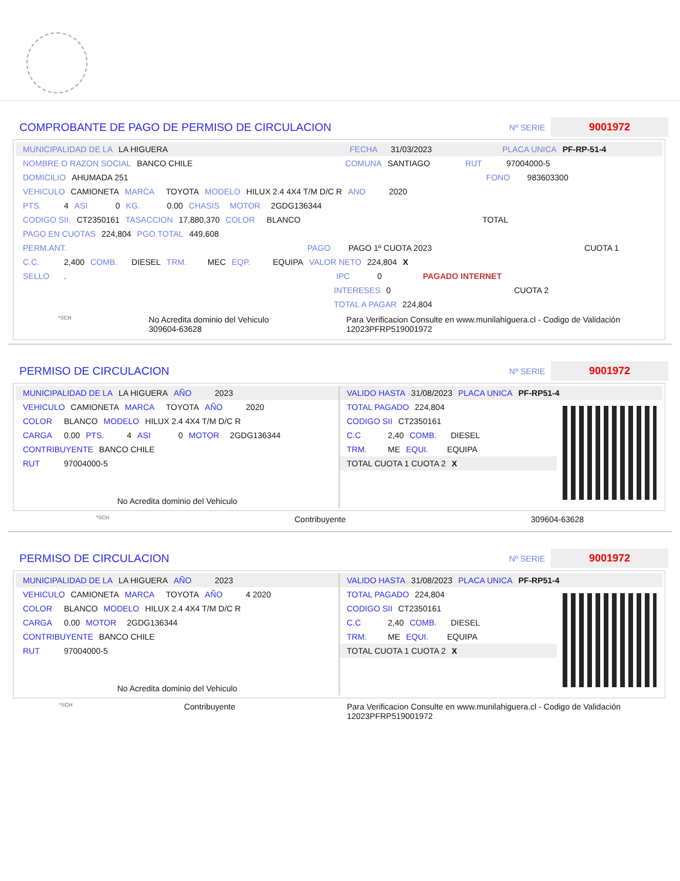COMPROBANTE DE PAGO DE PERMISO DE CIRCULACION
Nº SERIE
9001972
MUNICIPALIDAD DE LA LA HIGUERA FECHA 31/03/2023 PLACA UNICA PF-RP-51-4
NOMBRE O RAZON SOCIAL BANCO CHILE COMUNA SANTIAGO RUT 97004000-5
DOMICILIO AHUMADA 251 FONO 983603300
VEHICULO CAMIONETA MARCA TOYOTA MODELO HILUX 2.4 4X4 T/M D/C R ANO 2020
PTS. 4 ASI 0 KG. 0.00 CHASIS MOTOR 2GDG136344
CODIGO SII. CT2350161 TASACCION 17,880,370 COLOR BLANCO TOTAL
PAGO EN CUOTAS 224,804 PGO.TOTAL 449,608
PERM.ANT. PAGO PAGO 1º CUOTA 2023 CUOTA 1
C.C. 2,400 COMB. DIESEL TRM. MEC EQP. EQUIPA VALOR NETO 224,804 X
SELLO . IPC 0 PAGADO INTERNET
INTERESES 0 CUOTA 2
TOTAL A PAGAR 224,804
*SCH No Acredita dominio del Vehiculo
309604-63628 Para Verificacion Consulte en www.munilahiguera.cl - Codigo de Validación
12023PFRP519001972
PERMISO DE CIRCULACION
Nº SERIE
9001972
MUNICIPALIDAD DE LA LA HIGUERA AÑO 2023
VEHICULO CAMIONETA MARCA TOYOTA AÑO 2020
COLOR BLANCO MODELO HILUX 2.4 4X4 T/M D/C R
CARGA 0.00 PTS. 4 ASI 0 MOTOR 2GDG136344
CONTRIBUYENTE BANCO CHILE
RUT 97004000-5
No Acredita dominio del Vehiculo
VALIDO HASTA 31/08/2023 PLACA UNICA PF-RP51-4
TOTAL PAGADO 224,804
CODIGO SII CT2350161
C.C 2,40 COMB. DIESEL
TRM. ME EQUI. EQUIPA
TOTAL CUOTA 1 CUOTA 2 X
*SCH Contribuyente 309604-63628
PERMISO DE CIRCULACION
Nº SERIE
9001972
MUNICIPALIDAD DE LA LA HIGUERA AÑO 2023
VEHICULO CAMIONETA MARCA TOYOTA AÑO 4 2020
COLOR BLANCO MODELO HILUX 2.4 4X4 T/M D/C R
CARGA 0.00 MOTOR 2GDG136344
CONTRIBUYENTE BANCO CHILE
RUT 97004000-5
No Acredita dominio del Vehiculo
VALIDO HASTA 31/08/2023 PLACA UNICA PF-RP51-4
TOTAL PAGADO 224,804
CODIGO SII CT2350161
C.C 2,40 COMB. DIESEL
TRM. ME EQUI. EQUIPA
TOTAL CUOTA 1 CUOTA 2 X
*SCH Contribuyente Para Verificacion Consulte en www.munilahiguera.cl - Codigo de Validación
12023PFRP519001972